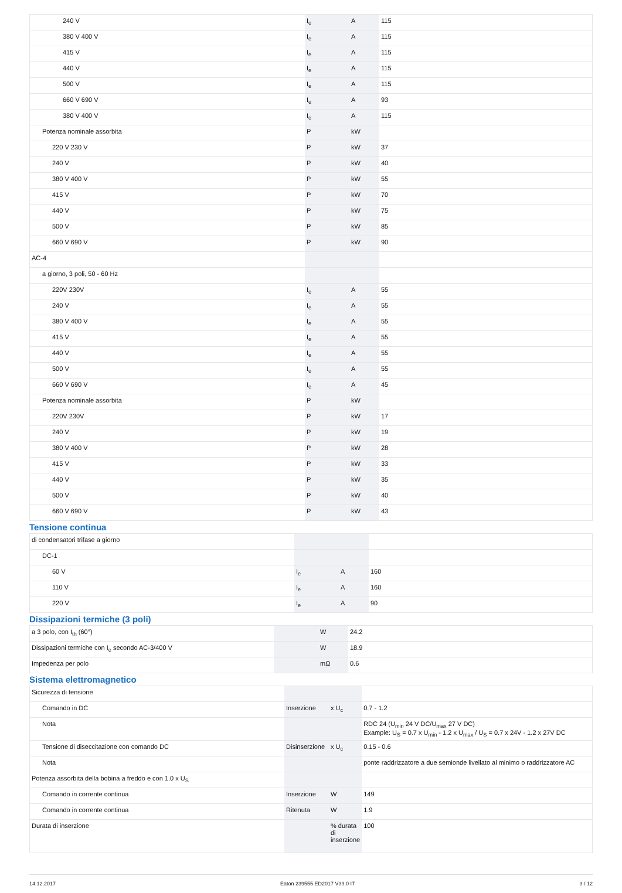| 240 V | I<sub>e</sub> | A | 115 |
| 380 V 400 V | I<sub>e</sub> | A | 115 |
| 415 V | I<sub>e</sub> | A | 115 |
| 440 V | I<sub>e</sub> | A | 115 |
| 500 V | I<sub>e</sub> | A | 115 |
| 660 V 690 V | I<sub>e</sub> | A | 93 |
| 380 V 400 V | I<sub>e</sub> | A | 115 |
| Potenza nominale assorbita | P | kW | |
| 220 V 230 V | P | kW | 37 |
| 240 V | P | kW | 40 |
| 380 V 400 V | P | kW | 55 |
| 415 V | P | kW | 70 |
| 440 V | P | kW | 75 |
| 500 V | P | kW | 85 |
| 660 V 690 V | P | kW | 90 |
| AC-4 | | | |
| a giorno, 3 poli, 50 - 60 Hz | | | |
| 220V 230V | I<sub>e</sub> | A | 55 |
| 240 V | I<sub>e</sub> | A | 55 |
| 380 V 400 V | I<sub>e</sub> | A | 55 |
| 415 V | I<sub>e</sub> | A | 55 |
| 440 V | I<sub>e</sub> | A | 55 |
| 500 V | I<sub>e</sub> | A | 55 |
| 660 V 690 V | I<sub>e</sub> | A | 45 |
| Potenza nominale assorbita | P | kW | |
| 220V 230V | P | kW | 17 |
| 240 V | P | kW | 19 |
| 380 V 400 V | P | kW | 28 |
| 415 V | P | kW | 33 |
| 440 V | P | kW | 35 |
| 500 V | P | kW | 40 |
| 660 V 690 V | P | kW | 43 |
Tensione continua
| di condensatori trifase a giorno | | | |
| DC-1 | | | |
| 60 V | I<sub>e</sub> | A | 160 |
| 110 V | I<sub>e</sub> | A | 160 |
| 220 V | I<sub>e</sub> | A | 90 |
Dissipazioni termiche (3 poli)
| a 3 polo, con I<sub>th</sub> (60°) | | W | 24.2 |
| Dissipazioni termiche con I<sub>e</sub> secondo AC-3/400 V | | W | 18.9 |
| Impedenza per polo | | mΩ | 0.6 |
Sistema elettromagnetico
| Sicurezza di tensione | | | |
| Comando in DC | Inserzione | x U<sub>c</sub> | 0.7 - 1.2 |
| Nota | | | RDC 24 (U<sub>min</sub> 24 V DC/U<sub>max</sub> 27 V DC) Example: U<sub>S</sub> = 0.7 x U<sub>min</sub> - 1.2 x U<sub>max</sub> / U<sub>S</sub> = 0.7 x 24V - 1.2 x 27V DC |
| Tensione di diseccitazione con comando DC | Disinserzione | x U<sub>c</sub> | 0.15 - 0.6 |
| Nota | | | ponte raddrizzatore a due semionde livellato al minimo o raddrizzatore AC |
| Potenza assorbita della bobina a freddo e con 1.0 x U<sub>S</sub> | | | |
| Comando in corrente continua | Inserzione | W | 149 |
| Comando in corrente continua | Ritenuta | W | 1.9 |
| Durata di inserzione | | % durata di inserzione | 100 |
14.12.2017 Eaton 239555 ED2017 V39.0 IT 3 / 12